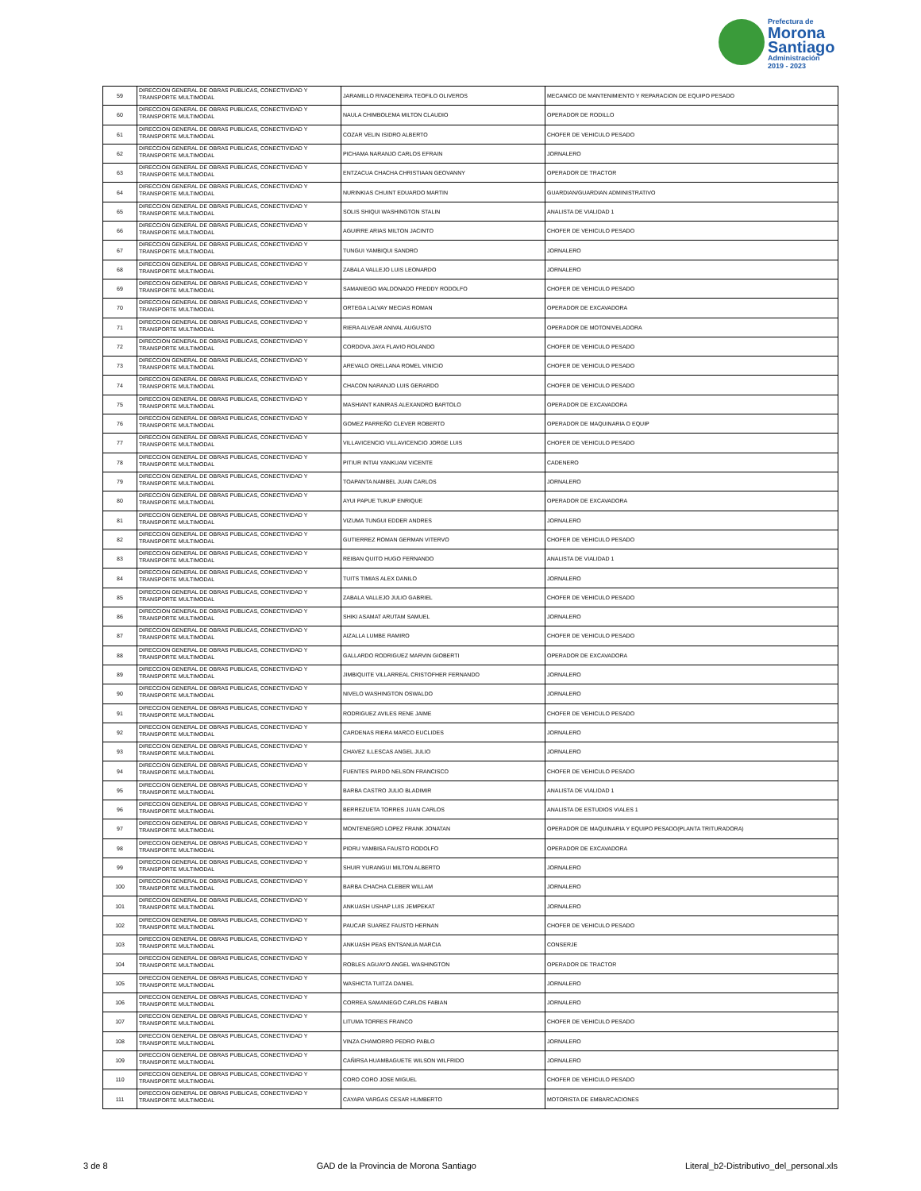Prefectura de
Morona
Santiago
Administración 2019 - 2023
| 59 | DIRECCION GENERAL DE OBRAS PUBLICAS, CONECTIVIDAD Y TRANSPORTE MULTIMODAL | JARAMILLO RIVADENEIRA TEOFILO OLIVEROS | MECANICO DE MANTENIMIENTO Y REPARACION DE EQUIPO PESADO |
| 60 | DIRECCION GENERAL DE OBRAS PUBLICAS, CONECTIVIDAD Y TRANSPORTE MULTIMODAL | NAULA CHIMBOLEMA MILTON CLAUDIO | OPERADOR DE RODILLO |
| 61 | DIRECCION GENERAL DE OBRAS PUBLICAS, CONECTIVIDAD Y TRANSPORTE MULTIMODAL | COZAR VELIN ISIDRO ALBERTO | CHOFER DE VEHICULO PESADO |
| 62 | DIRECCION GENERAL DE OBRAS PUBLICAS, CONECTIVIDAD Y TRANSPORTE MULTIMODAL | PICHAMA NARANJO CARLOS EFRAIN | JORNALERO |
| 63 | DIRECCION GENERAL DE OBRAS PUBLICAS, CONECTIVIDAD Y TRANSPORTE MULTIMODAL | ENTZACUA CHACHA CHRISTIAAN GEOVANNY | OPERADOR DE TRACTOR |
| 64 | DIRECCION GENERAL DE OBRAS PUBLICAS, CONECTIVIDAD Y TRANSPORTE MULTIMODAL | NURINKIAS CHUINT EDUARDO MARTIN | GUARDIAN/GUARDIAN ADMINISTRATIVO |
| 65 | DIRECCION GENERAL DE OBRAS PUBLICAS, CONECTIVIDAD Y TRANSPORTE MULTIMODAL | SOLIS SHIQUI WASHINGTON STALIN | ANALISTA DE VIALIDAD 1 |
| 66 | DIRECCION GENERAL DE OBRAS PUBLICAS, CONECTIVIDAD Y TRANSPORTE MULTIMODAL | AGUIRRE ARIAS MILTON JACINTO | CHOFER DE VEHICULO PESADO |
| 67 | DIRECCION GENERAL DE OBRAS PUBLICAS, CONECTIVIDAD Y TRANSPORTE MULTIMODAL | TUNGUI YAMBIQUI SANDRO | JORNALERO |
| 68 | DIRECCION GENERAL DE OBRAS PUBLICAS, CONECTIVIDAD Y TRANSPORTE MULTIMODAL | ZABALA VALLEJO LUIS LEONARDO | JORNALERO |
| 69 | DIRECCION GENERAL DE OBRAS PUBLICAS, CONECTIVIDAD Y TRANSPORTE MULTIMODAL | SAMANIEGO MALDONADO FREDDY RODOLFO | CHOFER DE VEHICULO PESADO |
| 70 | DIRECCION GENERAL DE OBRAS PUBLICAS, CONECTIVIDAD Y TRANSPORTE MULTIMODAL | ORTEGA LALVAY MECIAS ROMAN | OPERADOR DE EXCAVADORA |
| 71 | DIRECCION GENERAL DE OBRAS PUBLICAS, CONECTIVIDAD Y TRANSPORTE MULTIMODAL | RIERA ALVEAR ANIVAL AUGUSTO | OPERADOR DE MOTONIVELADORA |
| 72 | DIRECCION GENERAL DE OBRAS PUBLICAS, CONECTIVIDAD Y TRANSPORTE MULTIMODAL | CORDOVA JAYA FLAVIO ROLANDO | CHOFER DE VEHICULO PESADO |
| 73 | DIRECCION GENERAL DE OBRAS PUBLICAS, CONECTIVIDAD Y TRANSPORTE MULTIMODAL | AREVALO ORELLANA ROMEL VINICIO | CHOFER DE VEHICULO PESADO |
| 74 | DIRECCION GENERAL DE OBRAS PUBLICAS, CONECTIVIDAD Y TRANSPORTE MULTIMODAL | CHACON NARANJO LUIS GERARDO | CHOFER DE VEHICULO PESADO |
| 75 | DIRECCION GENERAL DE OBRAS PUBLICAS, CONECTIVIDAD Y TRANSPORTE MULTIMODAL | MASHIANT KANIRAS ALEXANDRO BARTOLO | OPERADOR DE EXCAVADORA |
| 76 | DIRECCION GENERAL DE OBRAS PUBLICAS, CONECTIVIDAD Y TRANSPORTE MULTIMODAL | GOMEZ PARREÑO CLEVER ROBERTO | OPERADOR DE MAQUINARIA O EQUIP |
| 77 | DIRECCION GENERAL DE OBRAS PUBLICAS, CONECTIVIDAD Y TRANSPORTE MULTIMODAL | VILLAVICENCIO VILLAVICENCIO JORGE LUIS | CHOFER DE VEHICULO PESADO |
| 78 | DIRECCION GENERAL DE OBRAS PUBLICAS, CONECTIVIDAD Y TRANSPORTE MULTIMODAL | PITIUR INTIAI YANKUAM VICENTE | CADENERO |
| 79 | DIRECCION GENERAL DE OBRAS PUBLICAS, CONECTIVIDAD Y TRANSPORTE MULTIMODAL | TOAPANTA NAMBEL JUAN CARLOS | JORNALERO |
| 80 | DIRECCION GENERAL DE OBRAS PUBLICAS, CONECTIVIDAD Y TRANSPORTE MULTIMODAL | AYUI PAPUE TUKUP ENRIQUE | OPERADOR DE EXCAVADORA |
| 81 | DIRECCION GENERAL DE OBRAS PUBLICAS, CONECTIVIDAD Y TRANSPORTE MULTIMODAL | VIZUMA TUNGUI EDDER ANDRES | JORNALERO |
| 82 | DIRECCION GENERAL DE OBRAS PUBLICAS, CONECTIVIDAD Y TRANSPORTE MULTIMODAL | GUTIERREZ ROMAN GERMAN VITERVO | CHOFER DE VEHICULO PESADO |
| 83 | DIRECCION GENERAL DE OBRAS PUBLICAS, CONECTIVIDAD Y TRANSPORTE MULTIMODAL | REIBAN QUITO HUGO FERNANDO | ANALISTA DE VIALIDAD 1 |
| 84 | DIRECCION GENERAL DE OBRAS PUBLICAS, CONECTIVIDAD Y TRANSPORTE MULTIMODAL | TUITS TIMIAS ALEX DANILO | JORNALERO |
| 85 | DIRECCION GENERAL DE OBRAS PUBLICAS, CONECTIVIDAD Y TRANSPORTE MULTIMODAL | ZABALA VALLEJO JULIO GABRIEL | CHOFER DE VEHICULO PESADO |
| 86 | DIRECCION GENERAL DE OBRAS PUBLICAS, CONECTIVIDAD Y TRANSPORTE MULTIMODAL | SHIKI ASAMAT ARUTAM SAMUEL | JORNALERO |
| 87 | DIRECCION GENERAL DE OBRAS PUBLICAS, CONECTIVIDAD Y TRANSPORTE MULTIMODAL | AIZALLA LUMBE RAMIRO | CHOFER DE VEHICULO PESADO |
| 88 | DIRECCION GENERAL DE OBRAS PUBLICAS, CONECTIVIDAD Y TRANSPORTE MULTIMODAL | GALLARDO RODRIGUEZ MARVIN GIOBERTI | OPERADOR DE EXCAVADORA |
| 89 | DIRECCION GENERAL DE OBRAS PUBLICAS, CONECTIVIDAD Y TRANSPORTE MULTIMODAL | JIMBIQUITE VILLARREAL CRISTOFHER FERNANDO | JORNALERO |
| 90 | DIRECCION GENERAL DE OBRAS PUBLICAS, CONECTIVIDAD Y TRANSPORTE MULTIMODAL | NIVELO WASHINGTON OSWALDO | JORNALERO |
| 91 | DIRECCION GENERAL DE OBRAS PUBLICAS, CONECTIVIDAD Y TRANSPORTE MULTIMODAL | RODRIGUEZ AVILES RENE JAIME | CHOFER DE VEHICULO PESADO |
| 92 | DIRECCION GENERAL DE OBRAS PUBLICAS, CONECTIVIDAD Y TRANSPORTE MULTIMODAL | CARDENAS RIERA MARCO EUCLIDES | JORNALERO |
| 93 | DIRECCION GENERAL DE OBRAS PUBLICAS, CONECTIVIDAD Y TRANSPORTE MULTIMODAL | CHAVEZ ILLESCAS ANGEL JULIO | JORNALERO |
| 94 | DIRECCION GENERAL DE OBRAS PUBLICAS, CONECTIVIDAD Y TRANSPORTE MULTIMODAL | FUENTES PARDO NELSON FRANCISCO | CHOFER DE VEHICULO PESADO |
| 95 | DIRECCION GENERAL DE OBRAS PUBLICAS, CONECTIVIDAD Y TRANSPORTE MULTIMODAL | BARBA CASTRO JULIO BLADIMIR | ANALISTA DE VIALIDAD 1 |
| 96 | DIRECCION GENERAL DE OBRAS PUBLICAS, CONECTIVIDAD Y TRANSPORTE MULTIMODAL | BERREZUETA TORRES JUAN CARLOS | ANALISTA DE ESTUDIOS VIALES 1 |
| 97 | DIRECCION GENERAL DE OBRAS PUBLICAS, CONECTIVIDAD Y TRANSPORTE MULTIMODAL | MONTENEGRO LOPEZ FRANK JONATAN | OPERADOR DE MAQUINARIA Y EQUIPO PESADO(PLANTA TRITURADORA) |
| 98 | DIRECCION GENERAL DE OBRAS PUBLICAS, CONECTIVIDAD Y TRANSPORTE MULTIMODAL | PIDRU YAMBISA FAUSTO RODOLFO | OPERADOR DE EXCAVADORA |
| 99 | DIRECCION GENERAL DE OBRAS PUBLICAS, CONECTIVIDAD Y TRANSPORTE MULTIMODAL | SHUIR YURANGUI MILTON ALBERTO | JORNALERO |
| 100 | DIRECCION GENERAL DE OBRAS PUBLICAS, CONECTIVIDAD Y TRANSPORTE MULTIMODAL | BARBA CHACHA CLEBER WILLAM | JORNALERO |
| 101 | DIRECCION GENERAL DE OBRAS PUBLICAS, CONECTIVIDAD Y TRANSPORTE MULTIMODAL | ANKUASH USHAP LUIS JEMPEKAT | JORNALERO |
| 102 | DIRECCION GENERAL DE OBRAS PUBLICAS, CONECTIVIDAD Y TRANSPORTE MULTIMODAL | PAUCAR SUAREZ FAUSTO HERNAN | CHOFER DE VEHICULO PESADO |
| 103 | DIRECCION GENERAL DE OBRAS PUBLICAS, CONECTIVIDAD Y TRANSPORTE MULTIMODAL | ANKUASH PEAS ENTSANUA MARCIA | CONSERJE |
| 104 | DIRECCION GENERAL DE OBRAS PUBLICAS, CONECTIVIDAD Y TRANSPORTE MULTIMODAL | ROBLES AGUAYO ANGEL WASHINGTON | OPERADOR DE TRACTOR |
| 105 | DIRECCION GENERAL DE OBRAS PUBLICAS, CONECTIVIDAD Y TRANSPORTE MULTIMODAL | WASHICTA TUITZA DANIEL | JORNALERO |
| 106 | DIRECCION GENERAL DE OBRAS PUBLICAS, CONECTIVIDAD Y TRANSPORTE MULTIMODAL | CORREA SAMANIEGO CARLOS FABIAN | JORNALERO |
| 107 | DIRECCION GENERAL DE OBRAS PUBLICAS, CONECTIVIDAD Y TRANSPORTE MULTIMODAL | LITUMA TORRES FRANCO | CHOFER DE VEHICULO PESADO |
| 108 | DIRECCION GENERAL DE OBRAS PUBLICAS, CONECTIVIDAD Y TRANSPORTE MULTIMODAL | VINZA CHAMORRO PEDRO PABLO | JORNALERO |
| 109 | DIRECCION GENERAL DE OBRAS PUBLICAS, CONECTIVIDAD Y TRANSPORTE MULTIMODAL | CAÑIRSA HUAMBAGUETE WILSON WILFRIDO | JORNALERO |
| 110 | DIRECCION GENERAL DE OBRAS PUBLICAS, CONECTIVIDAD Y TRANSPORTE MULTIMODAL | CORO CORO JOSE MIGUEL | CHOFER DE VEHICULO PESADO |
| 111 | DIRECCION GENERAL DE OBRAS PUBLICAS, CONECTIVIDAD Y TRANSPORTE MULTIMODAL | CAYAPA VARGAS CESAR HUMBERTO | MOTORISTA DE EMBARCACIONES |
3 de 8 GAD de la Provincia de Morona Santiago Literal_b2-Distributivo_del_personal.xls